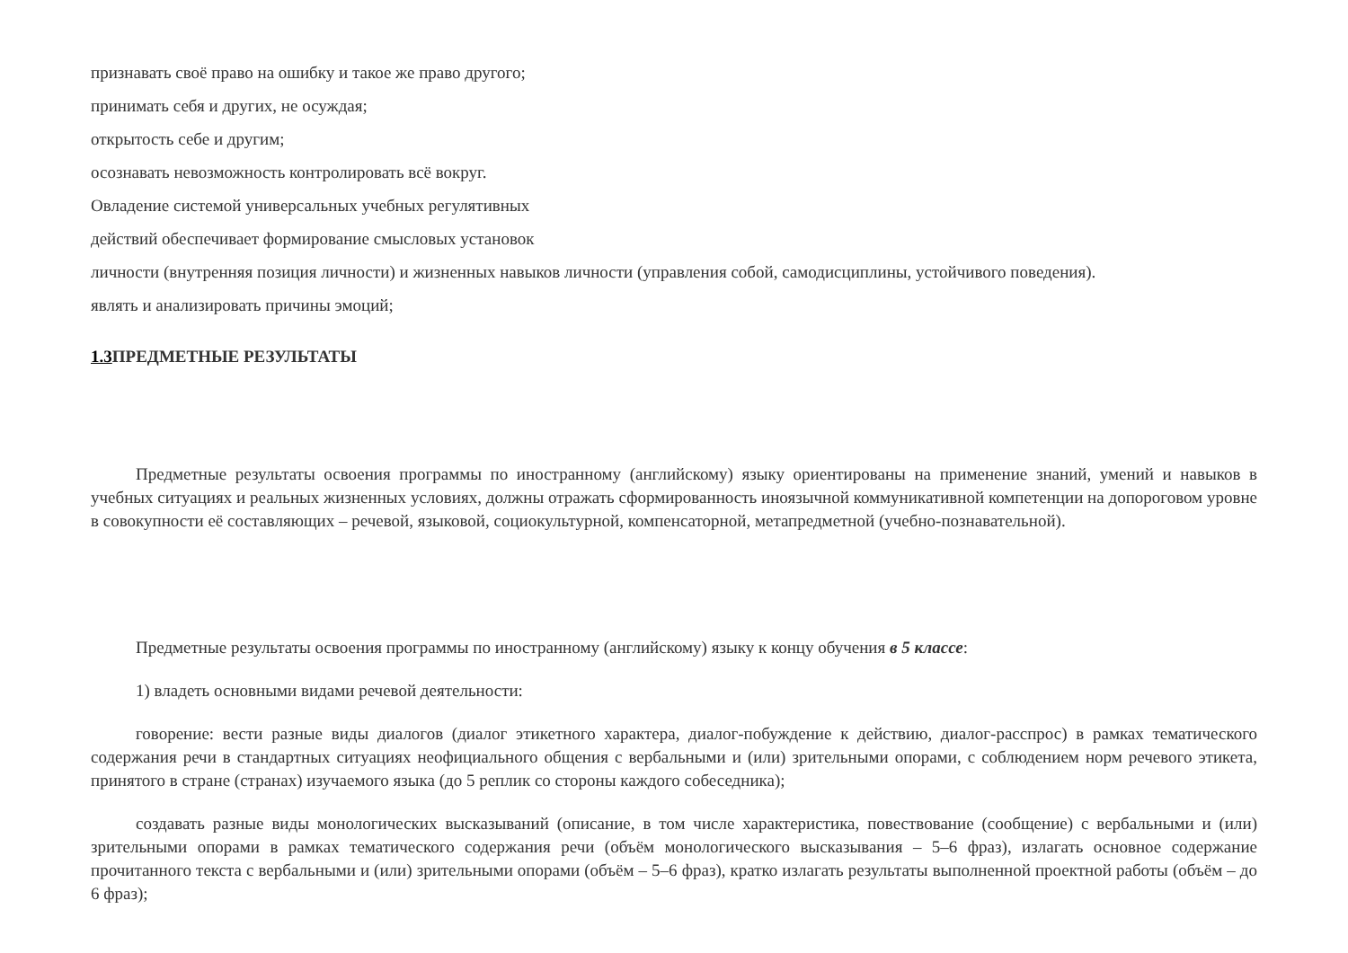признавать своё право на ошибку и такое же право другого;
принимать себя и других, не осуждая;
открытость себе и другим;
осознавать невозможность контролировать всё вокруг.
Овладение системой универсальных учебных регулятивных
действий обеспечивает формирование смысловых установок
личности (внутренняя позиция личности) и жизненных навыков личности (управления собой, самодисциплины, устойчивого поведения).
являть и анализировать причины эмоций;
1.3 ПРЕДМЕТНЫЕ РЕЗУЛЬТАТЫ
Предметные результаты освоения программы по иностранному (английскому) языку ориентированы на применение знаний, умений и навыков в учебных ситуациях и реальных жизненных условиях, должны отражать сформированность иноязычной коммуникативной компетенции на допороговом уровне в совокупности её составляющих – речевой, языковой, социокультурной, компенсаторной, метапредметной (учебно-познавательной).
Предметные результаты освоения программы по иностранному (английскому) языку к концу обучения в 5 классе:
1) владеть основными видами речевой деятельности:
говорение: вести разные виды диалогов (диалог этикетного характера, диалог-побуждение к действию, диалог-расспрос) в рамках тематического содержания речи в стандартных ситуациях неофициального общения с вербальными и (или) зрительными опорами, с соблюдением норм речевого этикета, принятого в стране (странах) изучаемого языка (до 5 реплик со стороны каждого собеседника);
создавать разные виды монологических высказываний (описание, в том числе характеристика, повествование (сообщение) с вербальными и (или) зрительными опорами в рамках тематического содержания речи (объём монологического высказывания – 5–6 фраз), излагать основное содержание прочитанного текста с вербальными и (или) зрительными опорами (объём – 5–6 фраз), кратко излагать результаты выполненной проектной работы (объём – до 6 фраз);